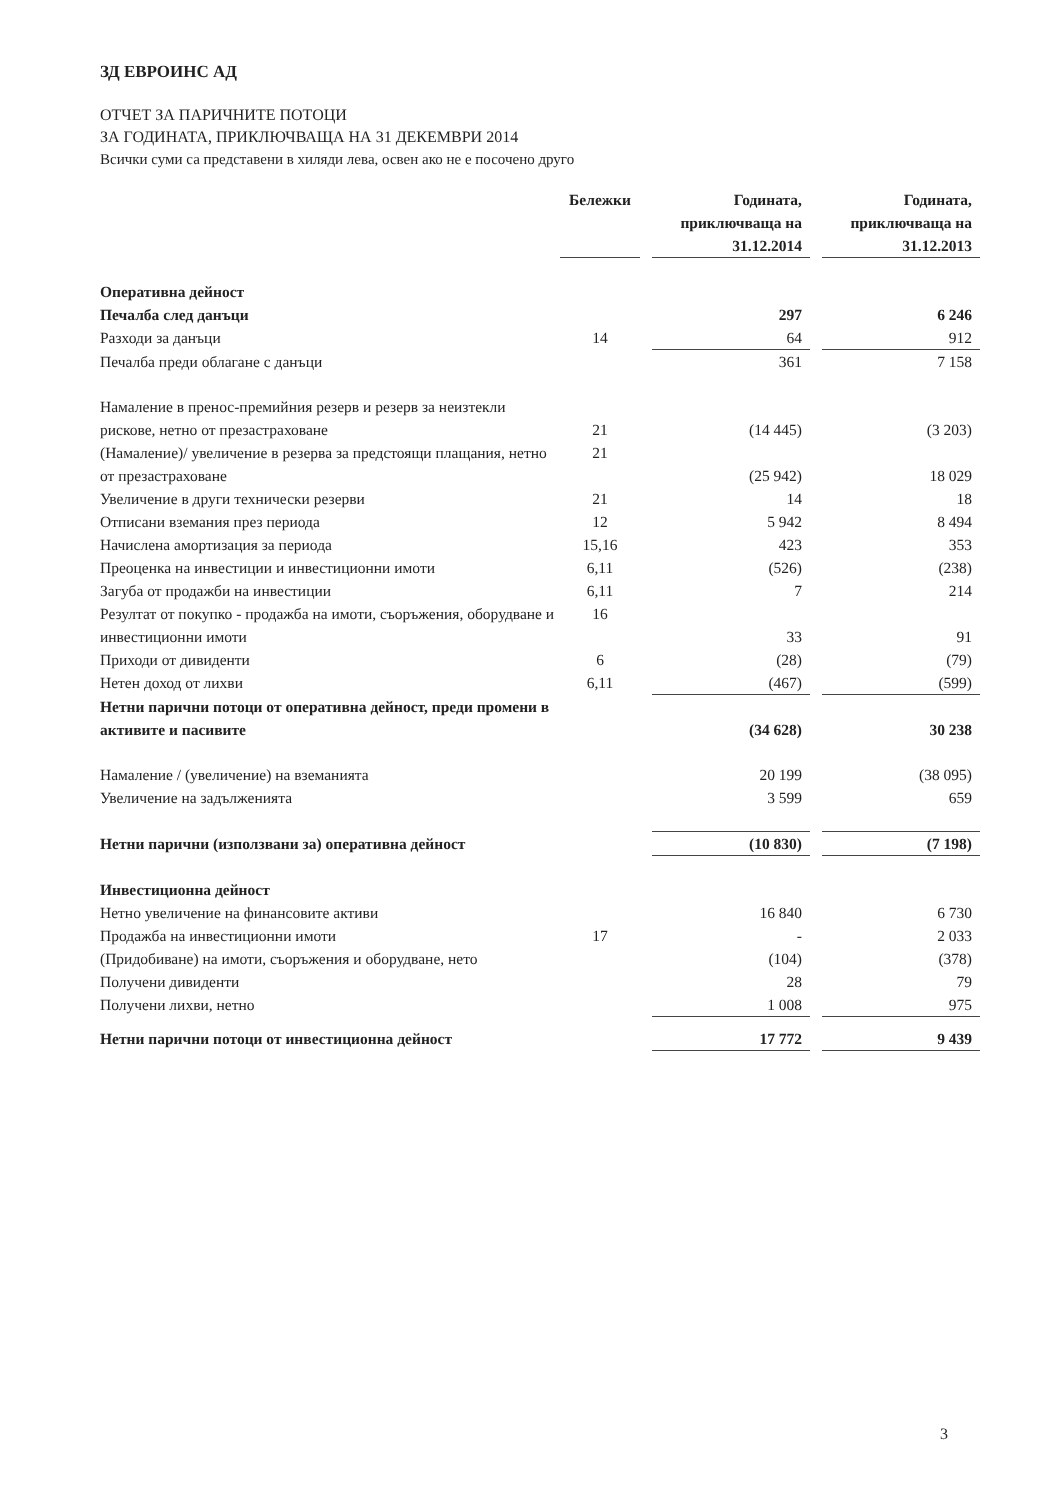ЗД ЕВРОИНС АД
ОТЧЕТ ЗА ПАРИЧНИТЕ ПОТОЦИ
ЗА ГОДИНАТА, ПРИКЛЮЧВАЩА НА 31 ДЕКЕМВРИ 2014
Всички суми са представени в хиляди лева, освен ако не е посочено друго
| | Бележки | | Годината, приключваща на 31.12.2014 | | Годината, приключваща на 31.12.2013 |
| --- | --- | --- | --- | --- | --- |
| Оперативна дейност | | | | | |
| Печалба след данъци | | | 297 | | 6 246 |
| Разходи за данъци | 14 | | 64 | | 912 |
| Печалба преди облагане с данъци | | | 361 | | 7 158 |
| Намаление в пренос-премийния резерв и резерв за неизтекли рискове, нетно от презастраховане | 21 | | (14 445) | | (3 203) |
| (Намаление)/ увеличение в резерва за предстоящи плащания, нетно от презастраховане | 21 | | (25 942) | | 18 029 |
| Увеличение в други технически резерви | 21 | | 14 | | 18 |
| Отписани вземания през периода | 12 | | 5 942 | | 8 494 |
| Начислена амортизация за периода | 15,16 | | 423 | | 353 |
| Преоценка на инвестиции и инвестиционни имоти | 6,11 | | (526) | | (238) |
| Загуба от продажби на инвестиции | 6,11 | | 7 | | 214 |
| Резултат от покупко - продажба на имоти, съоръжения, оборудване и инвестиционни имоти | 16 | | 33 | | 91 |
| Приходи от дивиденти | 6 | | (28) | | (79) |
| Нетен доход от лихви | 6,11 | | (467) | | (599) |
| Нетни парични потоци от оперативна дейност, преди промени в активите и пасивите | | | (34 628) | | 30 238 |
| Намаление / (увеличение) на вземанията | | | 20 199 | | (38 095) |
| Увеличение на задълженията | | | 3 599 | | 659 |
| Нетни парични (използвани за) оперативна дейност | | | (10 830) | | (7 198) |
| Инвестиционна дейност | | | | | |
| Нетно увеличение на финансовите активи | | | 16 840 | | 6 730 |
| Продажба на инвестиционни имоти | 17 | | - | | 2 033 |
| (Придобиване) на имоти, съоръжения и оборудване, нето | | | (104) | | (378) |
| Получени дивиденти | | | 28 | | 79 |
| Получени лихви, нетно | | | 1 008 | | 975 |
| Нетни парични потоци от инвестиционна дейност | | | 17 772 | | 9 439 |
3